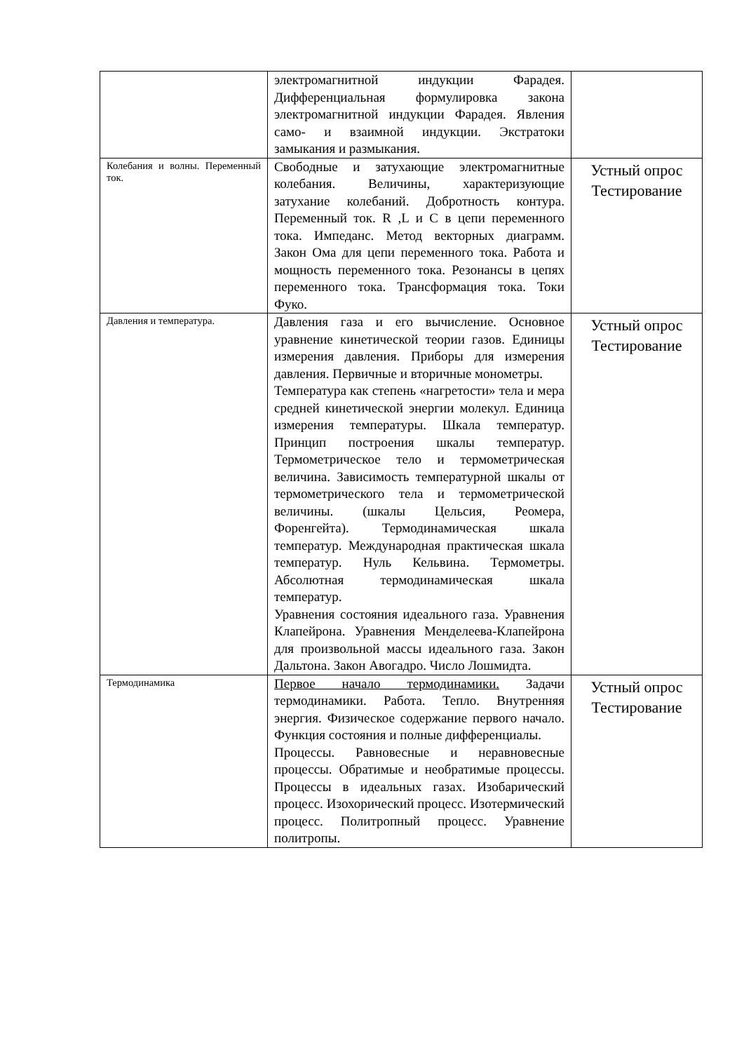| | электромагнитной индукции Фарадея. Дифференциальная формулировка закона электромагнитной индукции Фарадея. Явления само- и взаимной индукции. Экстратоки замыкания и размыкания. | |
| Колебания и волны. Переменный ток. | Свободные и затухающие электромагнитные колебания. Величины, характеризующие затухание колебаний. Добротность контура. Переменный ток. R ,L и C в цепи переменного тока. Импеданс. Метод векторных диаграмм. Закон Ома для цепи переменного тока. Работа и мощность переменного тока. Резонансы в цепях переменного тока. Трансформация тока. Токи Фуко. | Устный опрос Тестирование |
| Давления и температура. | Давления газа и его вычисление. Основное уравнение кинетической теории газов. Единицы измерения давления. Приборы для измерения давления. Первичные и вторичные монометры. Температура как степень «нагретости» тела и мера средней кинетической энергии молекул. Единица измерения температуры. Шкала температур. Принцип построения шкалы температур. Термометрическое тело и термометрическая величина. Зависимость температурной шкалы от термометрического тела и термометрической величины. (шкалы Цельсия, Реомера, Форенгейта). Термодинамическая шкала температур. Международная практическая шкала температур. Нуль Кельвина. Термометры. Абсолютная термодинамическая шкала температур. Уравнения состояния идеального газа. Уравнения Клапейрона. Уравнения Менделеева-Клапейрона для произвольной массы идеального газа. Закон Дальтона. Закон Авогадро. Число Лошмидта. | Устный опрос Тестирование |
| Термодинамика | Первое начало термодинамики. Задачи термодинамики. Работа. Тепло. Внутренняя энергия. Физическое содержание первого начало. Функция состояния и полные дифференциалы. Процессы. Равновесные и неравновесные процессы. Обратимые и необратимые процессы. Процессы в идеальных газах. Изобарический процесс. Изохорический процесс. Изотермический процесс. Политропный процесс. Уравнение политропы. | Устный опрос Тестирование |